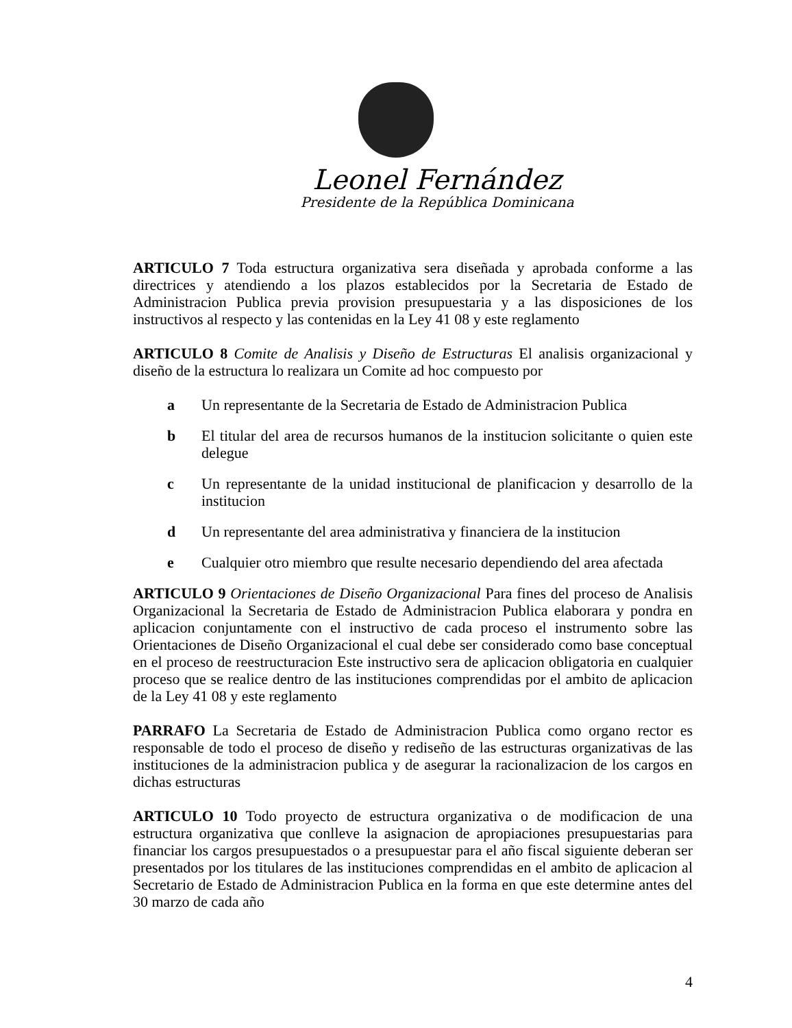Leonel Fernández
Presidente de la República Dominicana
ARTICULO 7 Toda estructura organizativa sera diseñada y aprobada conforme a las directrices y atendiendo a los plazos establecidos por la Secretaria de Estado de Administracion Publica previa provision presupuestaria y a las disposiciones de los instructivos al respecto y las contenidas en la Ley 41 08 y este reglamento
ARTICULO 8 Comite de Analisis y Diseño de Estructuras El analisis organizacional y diseño de la estructura lo realizara un Comite ad hoc compuesto por
a Un representante de la Secretaria de Estado de Administracion Publica
b El titular del area de recursos humanos de la institucion solicitante o quien este delegue
c Un representante de la unidad institucional de planificacion y desarrollo de la institucion
d Un representante del area administrativa y financiera de la institucion
e Cualquier otro miembro que resulte necesario dependiendo del area afectada
ARTICULO 9 Orientaciones de Diseño Organizacional Para fines del proceso de Analisis Organizacional la Secretaria de Estado de Administracion Publica elaborara y pondra en aplicacion conjuntamente con el instructivo de cada proceso el instrumento sobre las Orientaciones de Diseño Organizacional el cual debe ser considerado como base conceptual en el proceso de reestructuracion Este instructivo sera de aplicacion obligatoria en cualquier proceso que se realice dentro de las instituciones comprendidas por el ambito de aplicacion de la Ley 41 08 y este reglamento
PARRAFO La Secretaria de Estado de Administracion Publica como organo rector es responsable de todo el proceso de diseño y rediseño de las estructuras organizativas de las instituciones de la administracion publica y de asegurar la racionalizacion de los cargos en dichas estructuras
ARTICULO 10 Todo proyecto de estructura organizativa o de modificacion de una estructura organizativa que conlleve la asignacion de apropiaciones presupuestarias para financiar los cargos presupuestados o a presupuestar para el año fiscal siguiente deberan ser presentados por los titulares de las instituciones comprendidas en el ambito de aplicacion al Secretario de Estado de Administracion Publica en la forma en que este determine antes del 30 marzo de cada año
4